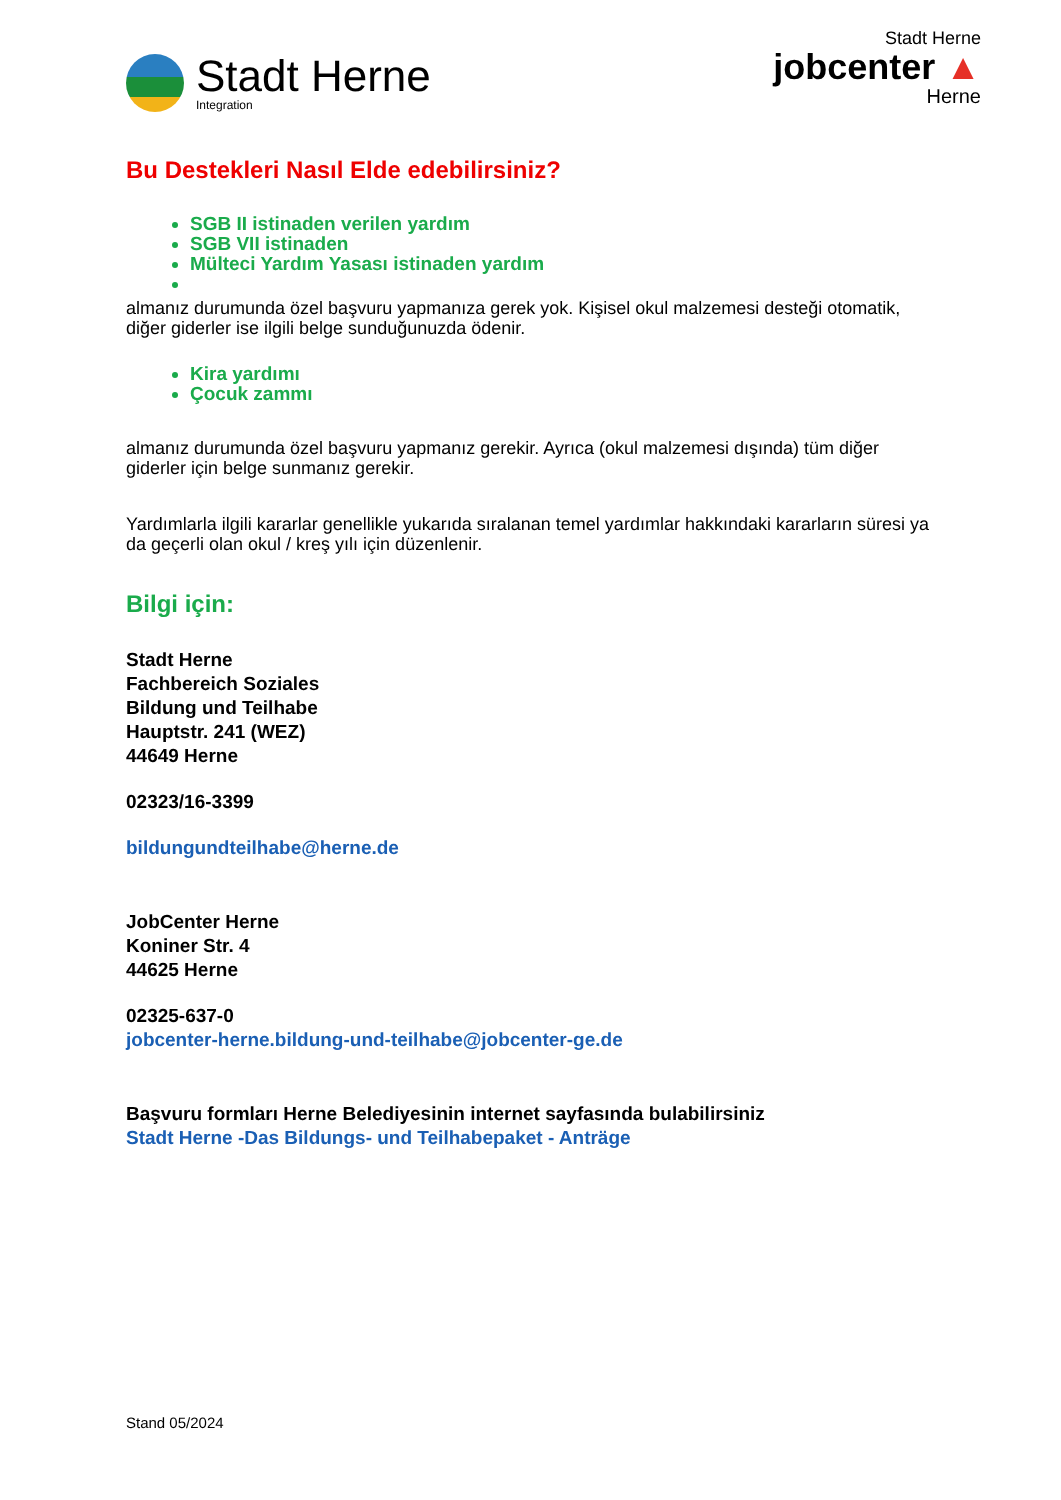Stadt Herne
Integration
Stadt Herne
jobcenter ▲
Herne
Bu Destekleri Nasıl Elde edebilirsiniz?
SGB II istinaden verilen yardım
SGB VII istinaden
Mülteci Yardım Yasası istinaden yardım
almanız durumunda özel başvuru yapmanıza gerek yok. Kişisel okul malzemesi desteği otomatik, diğer giderler ise ilgili belge sunduğunuzda ödenir.
Kira yardımı
Çocuk zammı
almanız durumunda özel başvuru yapmanız gerekir. Ayrıca (okul malzemesi dışında) tüm diğer giderler için belge sunmanız gerekir.
Yardımlarla ilgili kararlar genellikle yukarıda sıralanan temel yardımlar hakkındaki kararların süresi ya da geçerli olan okul / kreş yılı için düzenlenir.
Bilgi için:
Stadt Herne
Fachbereich Soziales
Bildung und Teilhabe
Hauptstr. 241 (WEZ)
44649 Herne
02323/16-3399
bildungundteilhabe@herne.de
JobCenter Herne
Koniner Str. 4
44625 Herne
02325-637-0
jobcenter-herne.bildung-und-teilhabe@jobcenter-ge.de
Başvuru formları Herne Belediyesinin internet sayfasında bulabilirsiniz
Stadt Herne -Das Bildungs- und Teilhabepaket - Anträge
Stand 05/2024